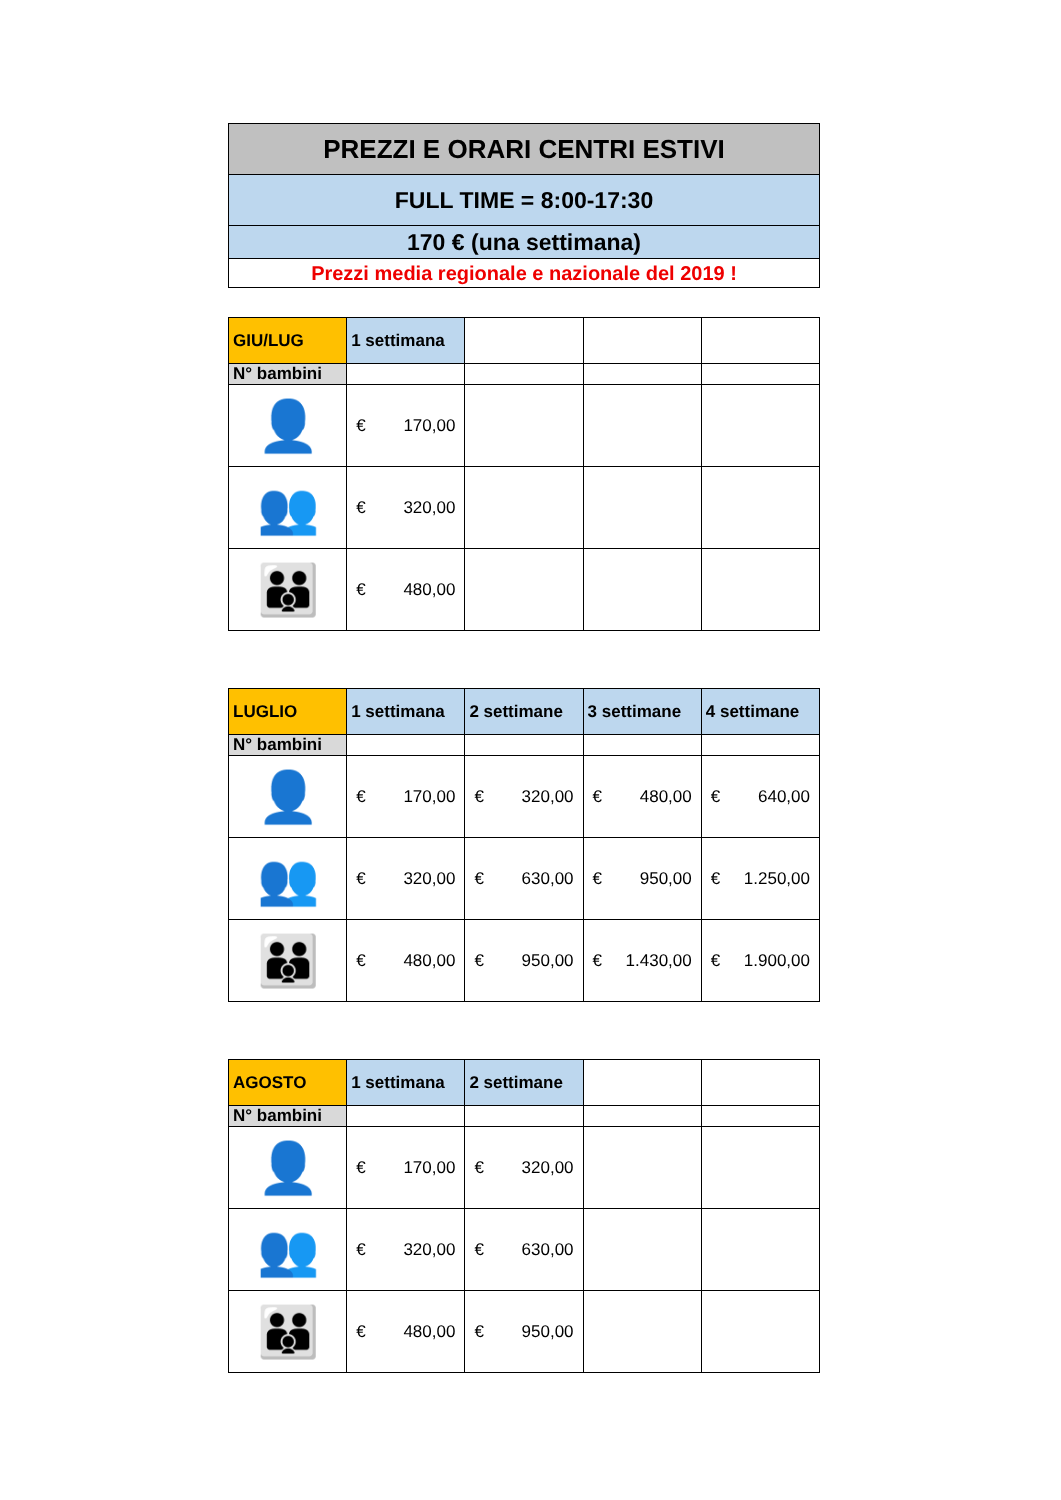| PREZZI E ORARI CENTRI ESTIVI |
| FULL TIME = 8:00-17:30 |
| 170 € (una settimana) |
| Prezzi media regionale e nazionale del 2019 ! |
| GIU/LUG | 1 settimana | | | |
| N° bambini | | | | |
| 👤 | € 170,00 | | | |
| 👥 | € 320,00 | | | |
| 👪 | € 480,00 | | | |
| LUGLIO | 1 settimana | 2 settimane | 3 settimane | 4 settimane |
| --- | --- | --- | --- | --- |
| N° bambini | | | | |
| 👤 | € 170,00 | € 320,00 | € 480,00 | € 640,00 |
| 👥 | € 320,00 | € 630,00 | € 950,00 | € 1.250,00 |
| 👪 | € 480,00 | € 950,00 | € 1.430,00 | € 1.900,00 |
| AGOSTO | 1 settimana | 2 settimane | | |
| N° bambini | | | | |
| 👤 | € 170,00 | € 320,00 | | |
| 👥 | € 320,00 | € 630,00 | | |
| 👪 | € 480,00 | € 950,00 | | |